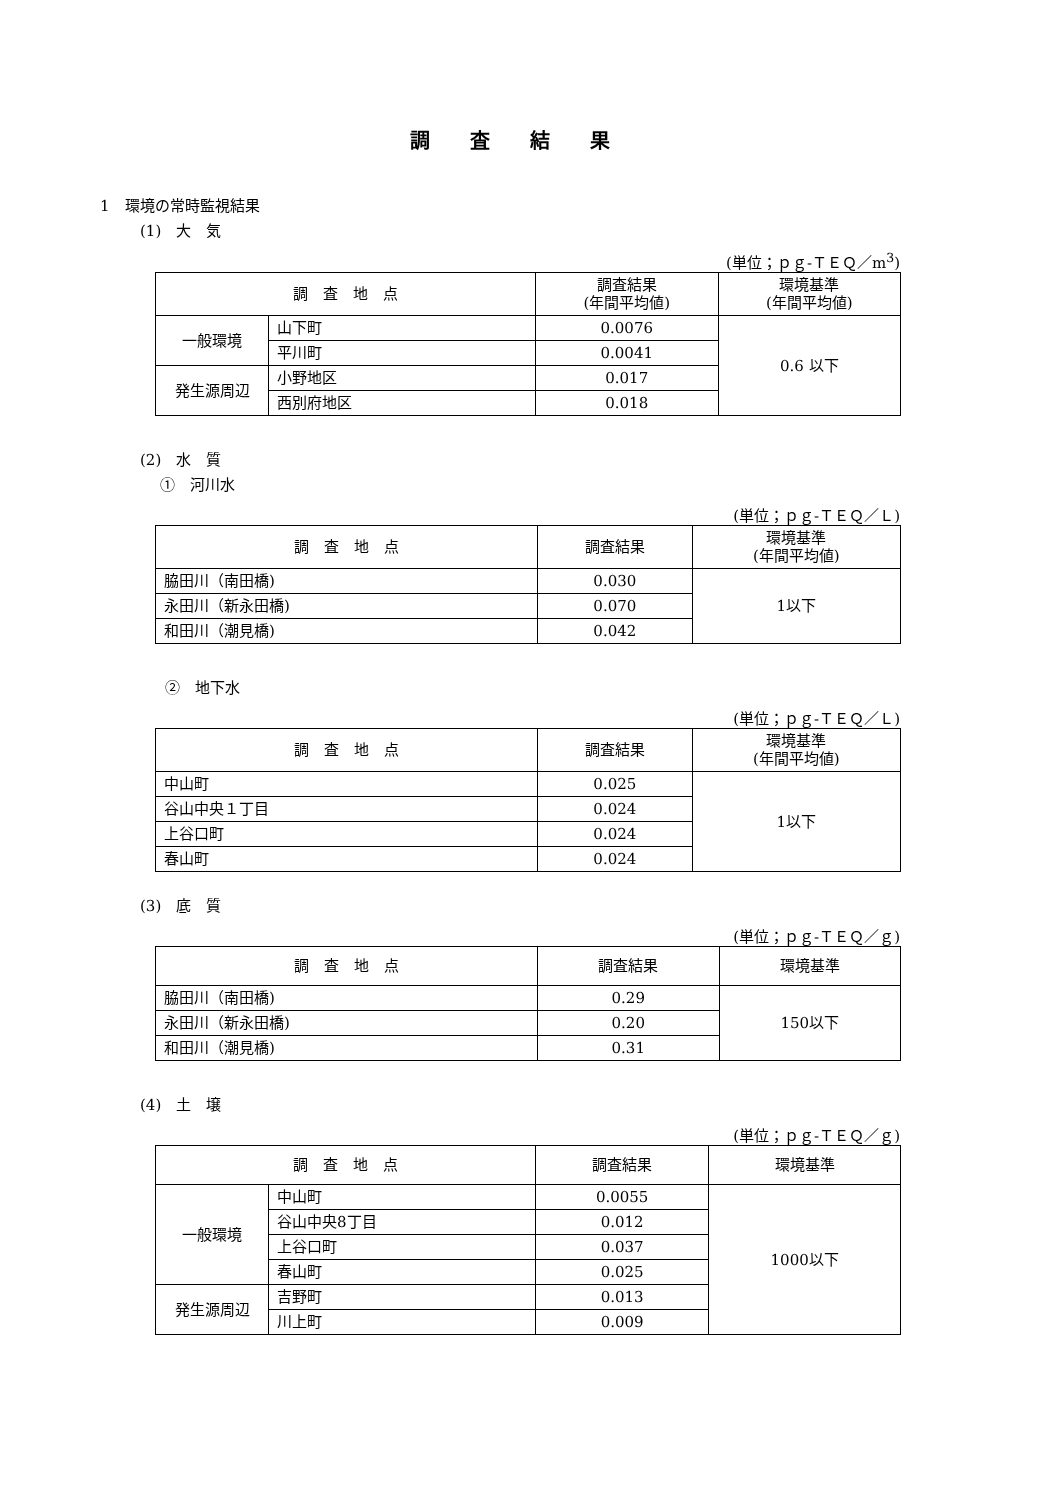調査結果
1　環境の常時監視結果
(1)　大　気
(単位；ｐｇ-ＴＥＱ／m<sup>3</sup>)
| 調 査 地 点 | | 調査結果 (年間平均値) | 環境基準 (年間平均値) |
| --- | --- | --- | --- |
| 一般環境 | 山下町 | 0.0076 | 0.6 以下 |
| | 平川町 | 0.0041 | |
| 発生源周辺 | 小野地区 | 0.017 | |
| | 西別府地区 | 0.018 | |
(2)　水　質
①　河川水
(単位；ｐｇ-ＴＥＱ／Ｌ)
| 調 査 地 点 | 調査結果 | 環境基準 (年間平均値) |
| --- | --- | --- |
| 脇田川（南田橋) | 0.030 | 1以下 |
| 永田川（新永田橋) | 0.070 | |
| 和田川（潮見橋) | 0.042 | |
②　地下水
(単位；ｐｇ-ＴＥＱ／Ｌ)
| 調 査 地 点 | 調査結果 | 環境基準 (年間平均値) |
| --- | --- | --- |
| 中山町 | 0.025 | 1以下 |
| 谷山中央１丁目 | 0.024 | |
| 上谷口町 | 0.024 | |
| 春山町 | 0.024 | |
(3)　底　質
(単位；ｐｇ-ＴＥＱ／ｇ)
| 調 査 地 点 | 調査結果 | 環境基準 |
| --- | --- | --- |
| 脇田川（南田橋) | 0.29 | 150以下 |
| 永田川（新永田橋) | 0.20 | |
| 和田川（潮見橋) | 0.31 | |
(4)　土　壌
(単位；ｐｇ-ＴＥＱ／ｇ)
| 調 査 地 点 | | 調査結果 | 環境基準 |
| --- | --- | --- | --- |
| 一般環境 | 中山町 | 0.0055 | 1000以下 |
| | 谷山中央8丁目 | 0.012 | |
| | 上谷口町 | 0.037 | |
| | 春山町 | 0.025 | |
| 発生源周辺 | 吉野町 | 0.013 | |
| | 川上町 | 0.009 | |